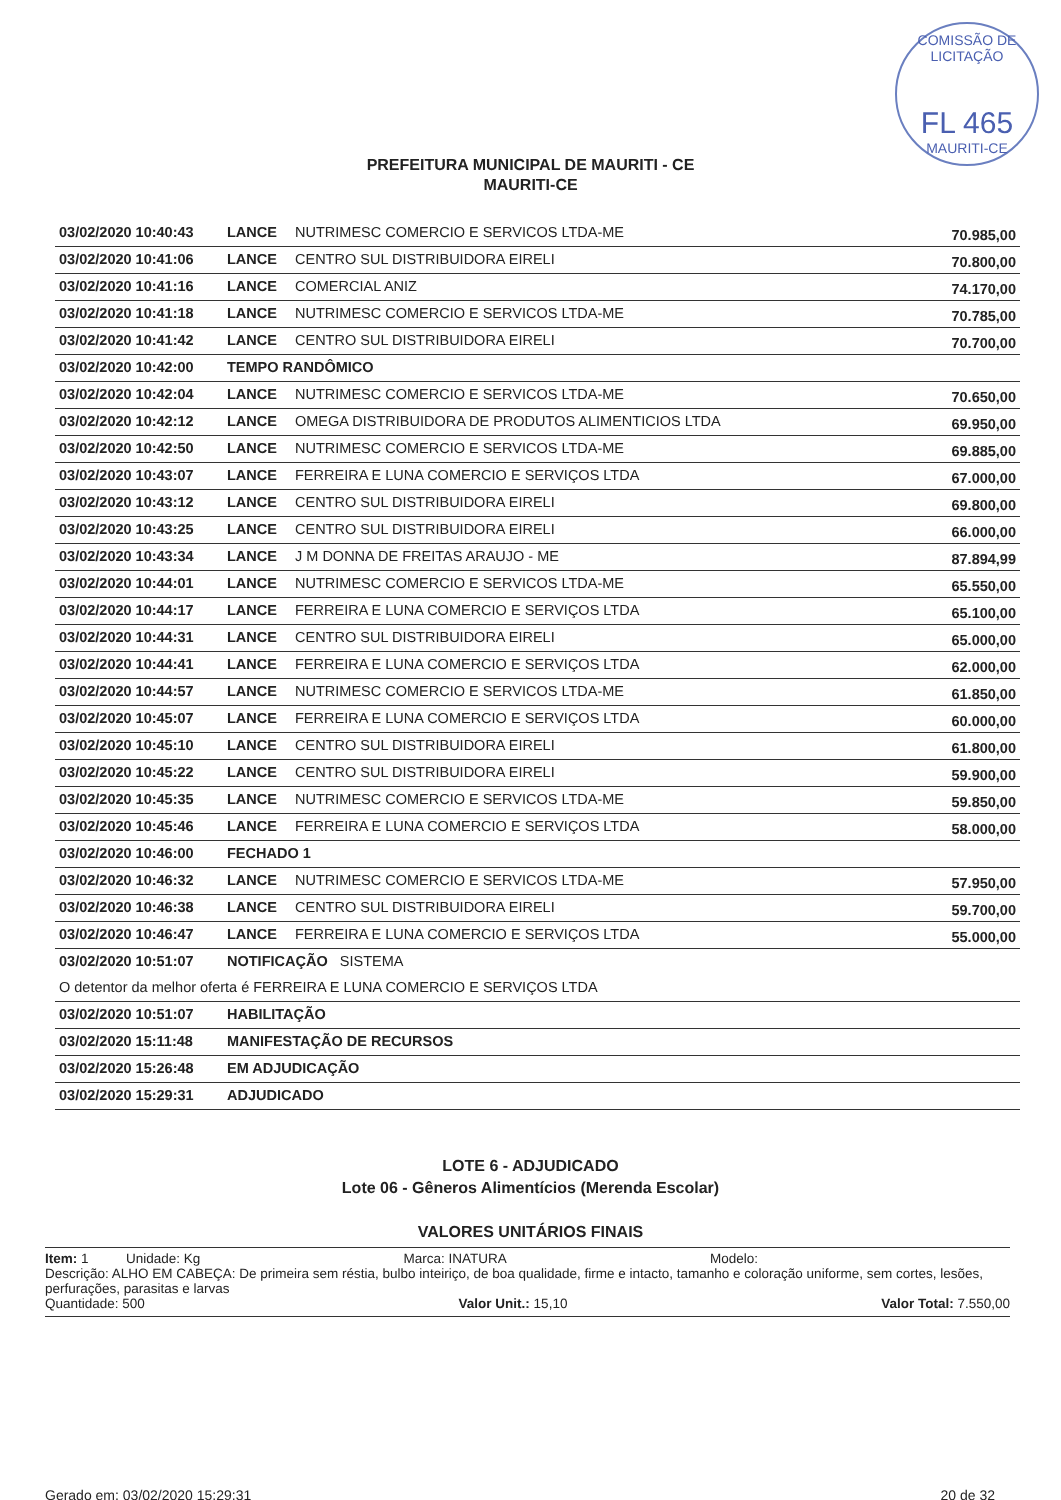COMISSÃO DE LICITAÇÃO
FL 465
MAURITI-CE
PREFEITURA MUNICIPAL DE MAURITI - CE
MAURITI-CE
| 03/02/2020 10:40:43 | LANCE | NUTRIMESC COMERCIO E SERVICOS LTDA-ME | 70.985,00 |
| 03/02/2020 10:41:06 | LANCE | CENTRO SUL DISTRIBUIDORA EIRELI | 70.800,00 |
| 03/02/2020 10:41:16 | LANCE | COMERCIAL ANIZ | 74.170,00 |
| 03/02/2020 10:41:18 | LANCE | NUTRIMESC COMERCIO E SERVICOS LTDA-ME | 70.785,00 |
| 03/02/2020 10:41:42 | LANCE | CENTRO SUL DISTRIBUIDORA EIRELI | 70.700,00 |
| 03/02/2020 10:42:00 | TEMPO RANDÔMICO | | |
| 03/02/2020 10:42:04 | LANCE | NUTRIMESC COMERCIO E SERVICOS LTDA-ME | 70.650,00 |
| 03/02/2020 10:42:12 | LANCE | OMEGA DISTRIBUIDORA DE PRODUTOS ALIMENTICIOS LTDA | 69.950,00 |
| 03/02/2020 10:42:50 | LANCE | NUTRIMESC COMERCIO E SERVICOS LTDA-ME | 69.885,00 |
| 03/02/2020 10:43:07 | LANCE | FERREIRA E LUNA COMERCIO E SERVIÇOS LTDA | 67.000,00 |
| 03/02/2020 10:43:12 | LANCE | CENTRO SUL DISTRIBUIDORA EIRELI | 69.800,00 |
| 03/02/2020 10:43:25 | LANCE | CENTRO SUL DISTRIBUIDORA EIRELI | 66.000,00 |
| 03/02/2020 10:43:34 | LANCE | J M DONNA DE FREITAS ARAUJO - ME | 87.894,99 |
| 03/02/2020 10:44:01 | LANCE | NUTRIMESC COMERCIO E SERVICOS LTDA-ME | 65.550,00 |
| 03/02/2020 10:44:17 | LANCE | FERREIRA E LUNA COMERCIO E SERVIÇOS LTDA | 65.100,00 |
| 03/02/2020 10:44:31 | LANCE | CENTRO SUL DISTRIBUIDORA EIRELI | 65.000,00 |
| 03/02/2020 10:44:41 | LANCE | FERREIRA E LUNA COMERCIO E SERVIÇOS LTDA | 62.000,00 |
| 03/02/2020 10:44:57 | LANCE | NUTRIMESC COMERCIO E SERVICOS LTDA-ME | 61.850,00 |
| 03/02/2020 10:45:07 | LANCE | FERREIRA E LUNA COMERCIO E SERVIÇOS LTDA | 60.000,00 |
| 03/02/2020 10:45:10 | LANCE | CENTRO SUL DISTRIBUIDORA EIRELI | 61.800,00 |
| 03/02/2020 10:45:22 | LANCE | CENTRO SUL DISTRIBUIDORA EIRELI | 59.900,00 |
| 03/02/2020 10:45:35 | LANCE | NUTRIMESC COMERCIO E SERVICOS LTDA-ME | 59.850,00 |
| 03/02/2020 10:45:46 | LANCE | FERREIRA E LUNA COMERCIO E SERVIÇOS LTDA | 58.000,00 |
| 03/02/2020 10:46:00 | FECHADO 1 | | |
| 03/02/2020 10:46:32 | LANCE | NUTRIMESC COMERCIO E SERVICOS LTDA-ME | 57.950,00 |
| 03/02/2020 10:46:38 | LANCE | CENTRO SUL DISTRIBUIDORA EIRELI | 59.700,00 |
| 03/02/2020 10:46:47 | LANCE | FERREIRA E LUNA COMERCIO E SERVIÇOS LTDA | 55.000,00 |
| 03/02/2020 10:51:07 | NOTIFICAÇÃO SISTEMA | | |
| O detentor da melhor oferta é FERREIRA E LUNA COMERCIO E SERVIÇOS LTDA | | | |
| 03/02/2020 10:51:07 | HABILITAÇÃO | | |
| 03/02/2020 15:11:48 | MANIFESTAÇÃO DE RECURSOS | | |
| 03/02/2020 15:26:48 | EM ADJUDICAÇÃO | | |
| 03/02/2020 15:29:31 | ADJUDICADO | | |
LOTE 6 - ADJUDICADO
Lote 06 - Gêneros Alimentícios (Merenda Escolar)
VALORES UNITÁRIOS FINAIS
Item: 1 Unidade: Kg Marca: INATURA Modelo:
Descrição: ALHO EM CABEÇA: De primeira sem réstia, bulbo inteiriço, de boa qualidade, firme e intacto, tamanho e coloração uniforme, sem cortes, lesões, perfurações, parasitas e larvas
Quantidade: 500 Valor Unit.: 15,10 Valor Total: 7.550,00
Gerado em: 03/02/2020 15:29:31 20 de 32